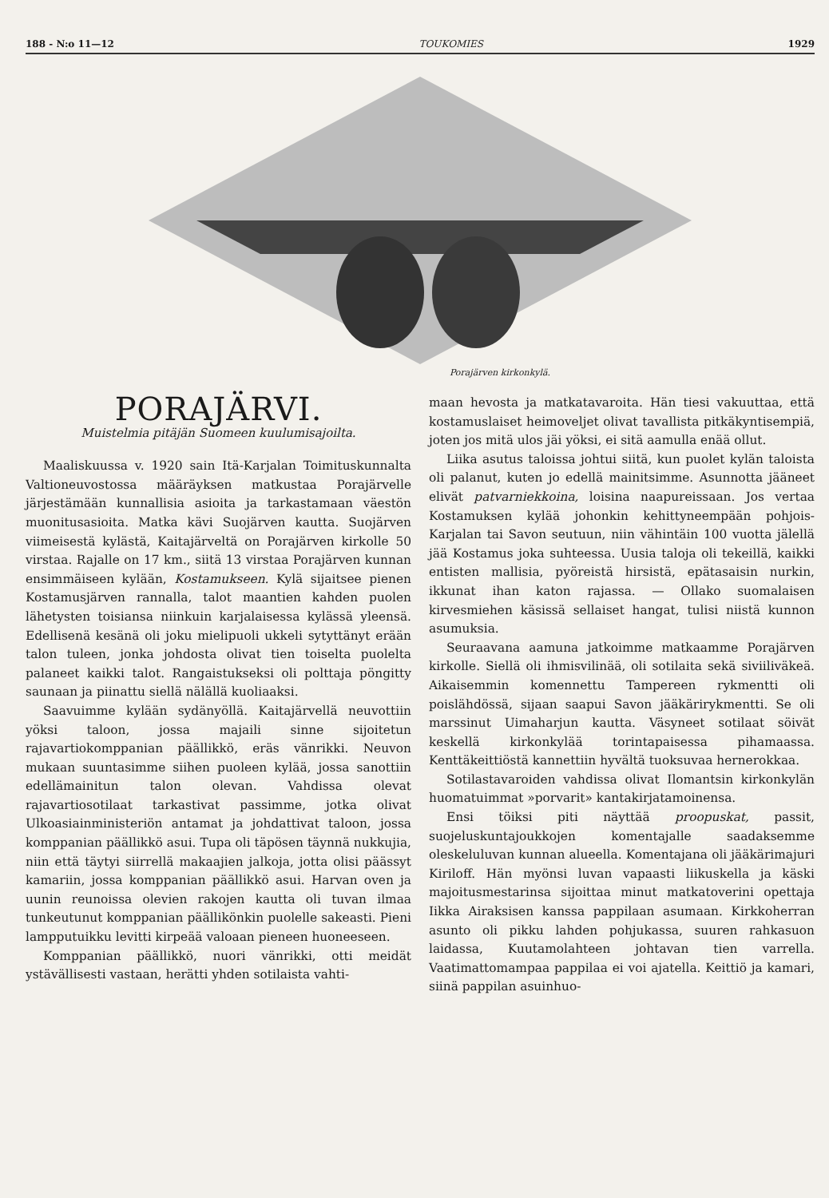188 - N:o 11—12 TOUKOMIES 1929
Porajärven kirkonkylä.
PORAJÄRVI.
Muistelmia pitäjän Suomeen kuulumisajoilta.
Maaliskuussa v. 1920 sain Itä-Karjalan Toimituskunnalta Valtioneuvostossa määräyksen matkustaa Porajärvelle järjestämään kunnallisia asioita ja tarkastamaan väestön muonitusasioita. Matka kävi Suojärven kautta. Suojärven viimeisestä kylästä, Kaitajärveltä on Porajärven kirkolle 50 virstaa. Rajalle on 17 km., siitä 13 virstaa Porajärven kunnan ensimmäiseen kylään, Kostamukseen. Kylä sijaitsee pienen Kostamusjärven rannalla, talot maantien kahden puolen lähetysten toisiansa niinkuin karjalaisessa kylässä yleensä. Edellisenä kesänä oli joku mielipuoli ukkeli sytyttänyt erään talon tuleen, jonka johdosta olivat tien toiselta puolelta palaneet kaikki talot. Rangaistukseksi oli polttaja pöngitty saunaan ja piinattu siellä nälällä kuoliaaksi.
Saavuimme kylään sydänyöllä. Kaitajärvellä neuvottiin yöksi taloon, jossa majaili sinne sijoitetun rajavartiokomppanian päällikkö, eräs vänrikki. Neuvon mukaan suuntasimme siihen puoleen kylää, jossa sanottiin edellämainitun talon olevan. Vahdissa olevat rajavartiosotilaat tarkastivat passimme, jotka olivat Ulkoasiainministeriön antamat ja johdattivat taloon, jossa komppanian päällikkö asui. Tupa oli täpösen täynnä nukkujia, niin että täytyi siirrellä makaajien jalkoja, jotta olisi päässyt kamariin, jossa komppanian päällikkö asui. Harvan oven ja uunin reunoissa olevien rakojen kautta oli tuvan ilmaa tunkeutunut komppanian päällikönkin puolelle sakeasti. Pieni lampputuikku levitti kirpeää valoaan pieneen huoneeseen.
Komppanian päällikkö, nuori vänrikki, otti meidät ystävällisesti vastaan, herätti yhden sotilaista vahti-
maan hevosta ja matkatavaroita. Hän tiesi vakuuttaa, että kostamuslaiset heimoveljet olivat tavallista pitkäkyntisempiä, joten jos mitä ulos jäi yöksi, ei sitä aamulla enää ollut.
Liika asutus taloissa johtui siitä, kun puolet kylän taloista oli palanut, kuten jo edellä mainitsimme. Asunnotta jääneet elivät patvarniekkoina, loisina naapureissaan. Jos vertaa Kostamuksen kylää johonkin kehittyneempään pohjois-Karjalan tai Savon seutuun, niin vähintäin 100 vuotta jälellä jää Kostamus joka suhteessa. Uusia taloja oli tekeillä, kaikki entisten mallisia, pyöreistä hirsistä, epätasaisin nurkin, ikkunat ihan katon rajassa. — Ollako suomalaisen kirvesmiehen käsissä sellaiset hangat, tulisi niistä kunnon asumuksia.
Seuraavana aamuna jatkoimme matkaamme Porajärven kirkolle. Siellä oli ihmisvilinää, oli sotilaita sekä siviiliväkeä. Aikaisemmin komennettu Tampereen rykmentti oli poislähdössä, sijaan saapui Savon jääkärirykmentti. Se oli marssinut Uimaharjun kautta. Väsyneet sotilaat söivät keskellä kirkonkylää torintapaisessa pihamaassa. Kenttäkeittiöstä kannettiin hyvältä tuoksuvaa hernerokkaa.
Sotilastavaroiden vahdissa olivat Ilomantsin kirkonkylän huomatuimmat »porvarit» kantakirjatamoinensa.
Ensi töiksi piti näyttää proopuskat, passit, suojeluskuntajoukkojen komentajalle saadaksemme oleskeluluvan kunnan alueella. Komentajana oli jääkärimajuri Kiriloff. Hän myönsi luvan vapaasti liikuskella ja käski majoitusmestarinsa sijoittaa minut matkatoverini opettaja Iikka Airaksisen kanssa pappilaan asumaan. Kirkkoherran asunto oli pikku lahden pohjukassa, suuren rahkasuon laidassa, Kuutamolahteen johtavan tien varrella. Vaatimattomampaa pappilaa ei voi ajatella. Keittiö ja kamari, siinä pappilan asuinhuo-